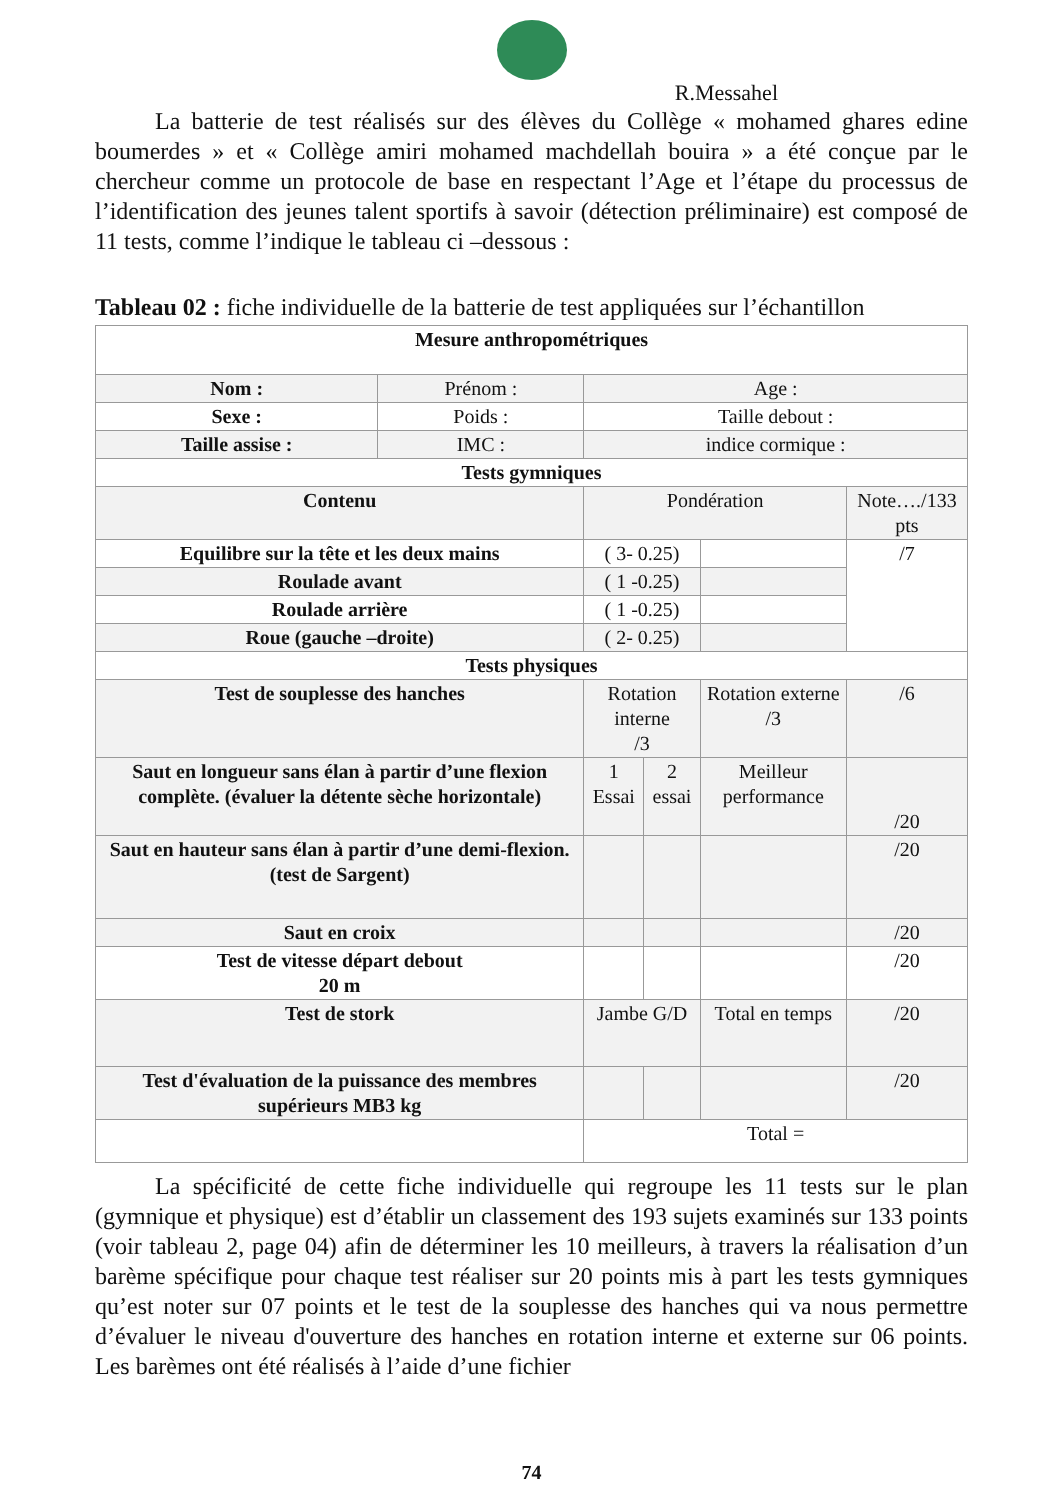R.Messahel
La batterie de test réalisés sur des élèves du Collège « mohamed ghares edine boumerdes » et « Collège amiri mohamed machdellah bouira » a été conçue par le chercheur comme un protocole de base en respectant l’Age et l’étape du processus de l’identification des jeunes talent sportifs à savoir (détection préliminaire) est composé de 11 tests, comme l’indique le tableau ci –dessous :
Tableau 02 : fiche individuelle de la batterie de test appliquées sur l’échantillon
| Mesure anthropométriques | | | | | |
| Nom : | Prénom : | Age : | | | |
| Sexe : | Poids : | Taille debout : | | | |
| Taille assise : | IMC : | indice cormique : | | | |
| Tests gymniques | | | | | |
| Contenu | | Pondération | | | Note…./133 pts |
| Equilibre sur la tête et les deux mains | | ( 3- 0.25) | | | /7 |
| Roulade avant | | ( 1 -0.25) | | | |
| Roulade arrière | | ( 1 -0.25) | | | |
| Roue (gauche –droite) | | ( 2- 0.25) | | | |
| Tests physiques | | | | | |
| Test de souplesse des hanches | | Rotation interne /3 | | Rotation externe /3 | /6 |
| Saut en longueur sans élan à partir d’une flexion complète. (évaluer la détente sèche horizontale) | | 1 Essai | 2 essai | Meilleur performance | /20 |
| Saut en hauteur sans élan à partir d’une demi-flexion. (test de Sargent) | | | | | /20 |
| Saut en croix | | | | | /20 |
| Test de vitesse départ debout 20 m | | | | | /20 |
| Test de stork | | Jambe G/D | | Total en temps | /20 |
| Test d'évaluation de la puissance des membres supérieurs MB3 kg | | | | | /20 |
| | | Total = | | | |
La spécificité de cette fiche individuelle qui regroupe les 11 tests sur le plan (gymnique et physique) est d’établir un classement des 193 sujets examinés sur 133 points (voir tableau 2, page 04) afin de déterminer les 10 meilleurs, à travers la réalisation d’un barème spécifique pour chaque test réaliser sur 20 points mis à part les tests gymniques qu’est noter sur 07 points et le test de la souplesse des hanches qui va nous permettre d’évaluer le niveau d'ouverture des hanches en rotation interne et externe sur 06 points. Les barèmes ont été réalisés à l’aide d’une fichier
74